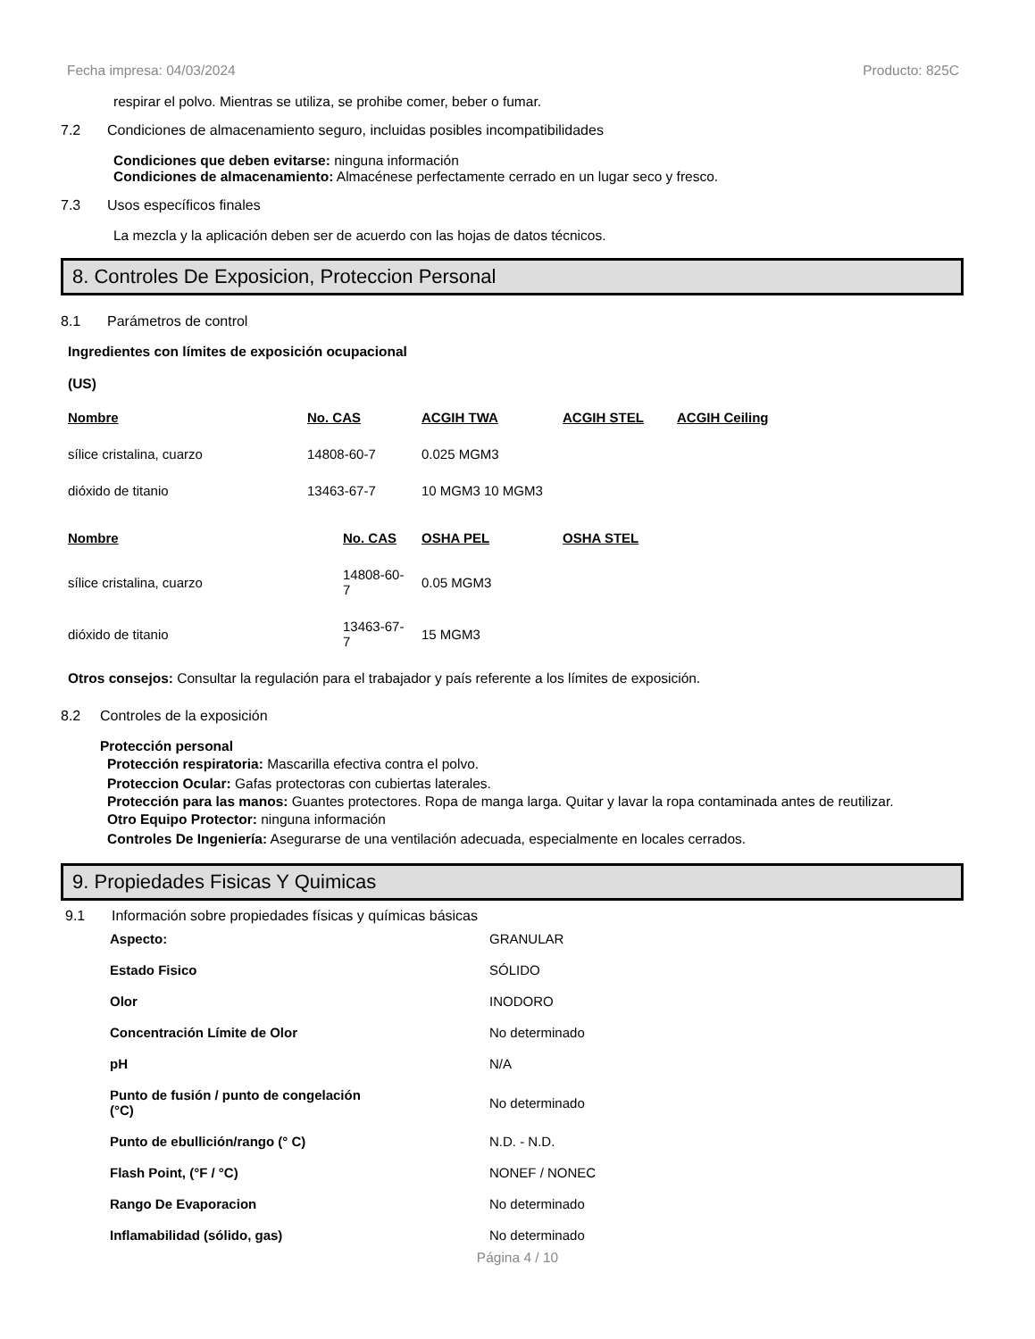Fecha impresa: 04/03/2024 Producto: 825C
respirar el polvo. Mientras se utiliza, se prohibe comer, beber o fumar.
7.2 Condiciones de almacenamiento seguro, incluidas posibles incompatibilidades
Condiciones que deben evitarse: ninguna información
Condiciones de almacenamiento: Almacénese perfectamente cerrado en un lugar seco y fresco.
7.3 Usos específicos finales
La mezcla y la aplicación deben ser de acuerdo con las hojas de datos técnicos.
8. Controles De Exposicion, Proteccion Personal
8.1 Parámetros de control
Ingredientes con límites de exposición ocupacional
(US)
| Nombre | No. CAS | ACGIH TWA | ACGIH STEL | ACGIH Ceiling |
| --- | --- | --- | --- | --- |
| sílice cristalina, cuarzo | 14808-60-7 | 0.025 MGM3 | | |
| dióxido de titanio | 13463-67-7 | 10 MGM3 10 MGM3 | | |
| Nombre | No. CAS | OSHA PEL | OSHA STEL |
| --- | --- | --- | --- |
| sílice cristalina, cuarzo | 14808-60-7 | 0.05 MGM3 | |
| dióxido de titanio | 13463-67-7 | 15 MGM3 | |
Otros consejos: Consultar la regulación para el trabajador y país referente a los límites de exposición.
8.2 Controles de la exposición
Protección personal
Protección respiratoria: Mascarilla efectiva contra el polvo.
Proteccion Ocular: Gafas protectoras con cubiertas laterales.
Protección para las manos: Guantes protectores. Ropa de manga larga. Quitar y lavar la ropa contaminada antes de reutilizar.
Otro Equipo Protector: ninguna información
Controles De Ingeniería: Asegurarse de una ventilación adecuada, especialmente en locales cerrados.
9. Propiedades Fisicas Y Quimicas
9.1 Información sobre propiedades físicas y químicas básicas
| Aspecto: | GRANULAR |
| Estado Fisico | SÓLIDO |
| Olor | INODORO |
| Concentración Límite de Olor | No determinado |
| pH | N/A |
| Punto de fusión / punto de congelación (°C) | No determinado |
| Punto de ebullición/rango (° C) | N.D. - N.D. |
| Flash Point, (°F / °C) | NONEF / NONEC |
| Rango De Evaporacion | No determinado |
| Inflamabilidad (sólido, gas) | No determinado |
Página 4 / 10